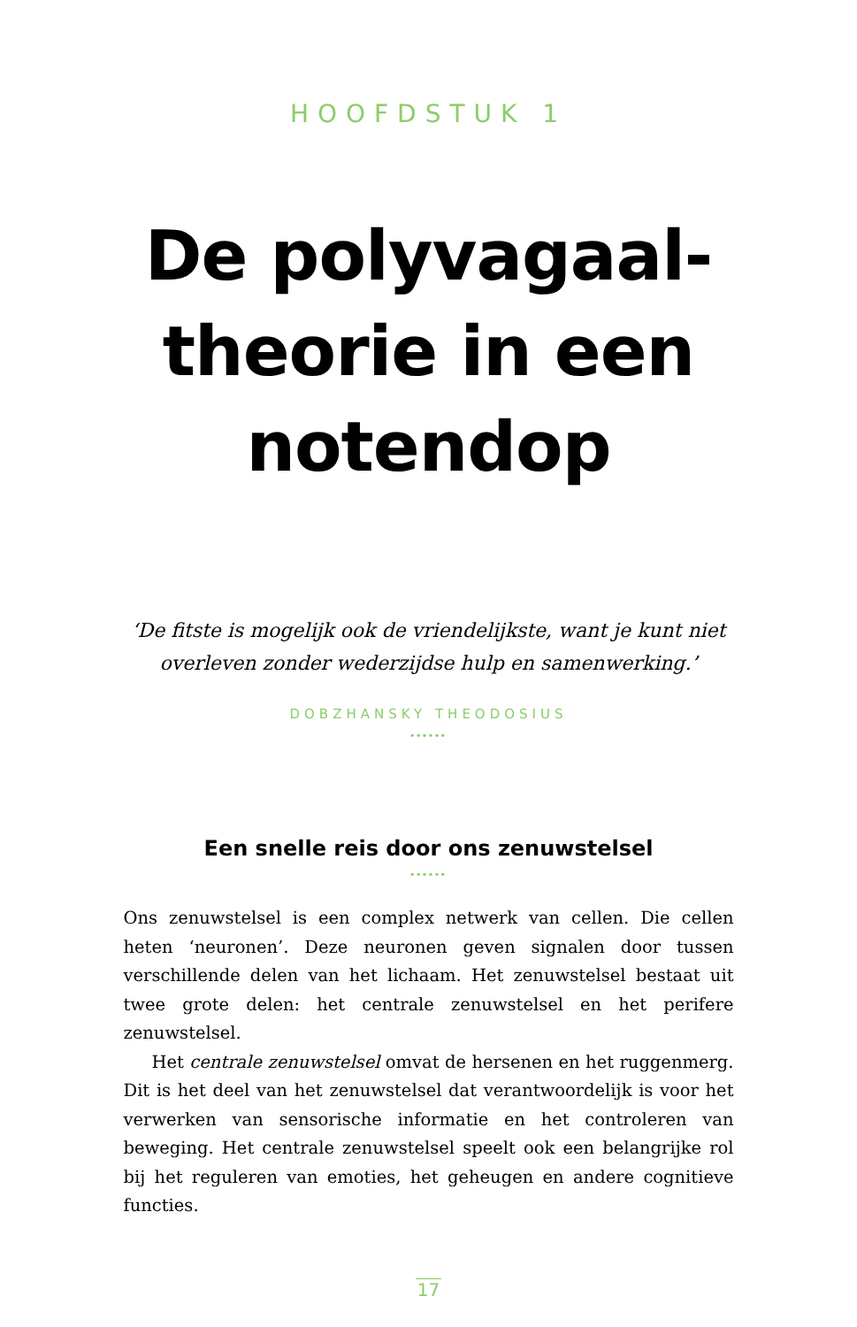HOOFDSTUK 1
De polyvagaal-
theorie in een
notendop
‘De fitste is mogelijk ook de vriendelijkste, want je kunt niet overleven zonder wederzijdse hulp en samenwerking.’
DOBZHANSKY THEODOSIUS
••••••
Een snelle reis door ons zenuwstelsel
••••••
Ons zenuwstelsel is een complex netwerk van cellen. Die cellen heten ‘neuronen’. Deze neuronen geven signalen door tussen verschillende delen van het lichaam. Het zenuwstelsel bestaat uit twee grote delen: het centrale zenuwstelsel en het perifere zenuwstelsel.
Het centrale zenuwstelsel omvat de hersenen en het ruggenmerg. Dit is het deel van het zenuwstelsel dat verantwoordelijk is voor het verwerken van sensorische informatie en het controleren van beweging. Het centrale zenuwstelsel speelt ook een belangrijke rol bij het reguleren van emoties, het geheugen en andere cognitieve functies.
17